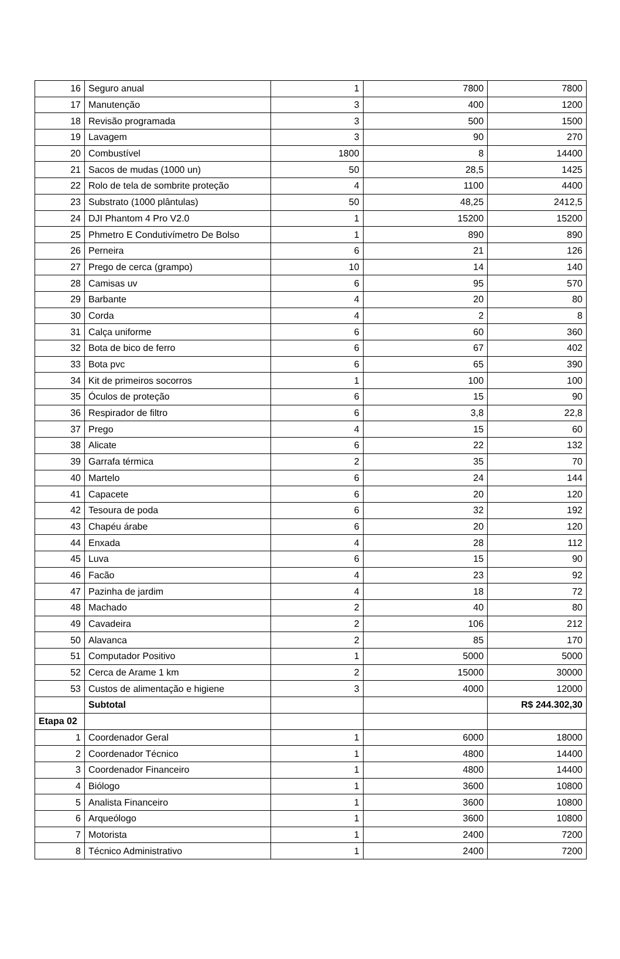| 16 | Seguro anual | 1 | 7800 | 7800 |
| 17 | Manutenção | 3 | 400 | 1200 |
| 18 | Revisão programada | 3 | 500 | 1500 |
| 19 | Lavagem | 3 | 90 | 270 |
| 20 | Combustível | 1800 | 8 | 14400 |
| 21 | Sacos de mudas (1000 un) | 50 | 28,5 | 1425 |
| 22 | Rolo de tela de sombrite proteção | 4 | 1100 | 4400 |
| 23 | Substrato (1000 plântulas) | 50 | 48,25 | 2412,5 |
| 24 | DJI Phantom 4 Pro V2.0 | 1 | 15200 | 15200 |
| 25 | Phmetro E Condutivímetro De Bolso | 1 | 890 | 890 |
| 26 | Perneira | 6 | 21 | 126 |
| 27 | Prego de cerca (grampo) | 10 | 14 | 140 |
| 28 | Camisas uv | 6 | 95 | 570 |
| 29 | Barbante | 4 | 20 | 80 |
| 30 | Corda | 4 | 2 | 8 |
| 31 | Calça uniforme | 6 | 60 | 360 |
| 32 | Bota de bico de ferro | 6 | 67 | 402 |
| 33 | Bota pvc | 6 | 65 | 390 |
| 34 | Kit de primeiros socorros | 1 | 100 | 100 |
| 35 | Óculos de proteção | 6 | 15 | 90 |
| 36 | Respirador de filtro | 6 | 3,8 | 22,8 |
| 37 | Prego | 4 | 15 | 60 |
| 38 | Alicate | 6 | 22 | 132 |
| 39 | Garrafa térmica | 2 | 35 | 70 |
| 40 | Martelo | 6 | 24 | 144 |
| 41 | Capacete | 6 | 20 | 120 |
| 42 | Tesoura de poda | 6 | 32 | 192 |
| 43 | Chapéu árabe | 6 | 20 | 120 |
| 44 | Enxada | 4 | 28 | 112 |
| 45 | Luva | 6 | 15 | 90 |
| 46 | Facão | 4 | 23 | 92 |
| 47 | Pazinha de jardim | 4 | 18 | 72 |
| 48 | Machado | 2 | 40 | 80 |
| 49 | Cavadeira | 2 | 106 | 212 |
| 50 | Alavanca | 2 | 85 | 170 |
| 51 | Computador Positivo | 1 | 5000 | 5000 |
| 52 | Cerca de Arame 1 km | 2 | 15000 | 30000 |
| 53 | Custos de alimentação e higiene | 3 | 4000 | 12000 |
| | Subtotal | | | R$ 244.302,30 |
| Etapa 02 | | | | |
| 1 | Coordenador Geral | 1 | 6000 | 18000 |
| 2 | Coordenador Técnico | 1 | 4800 | 14400 |
| 3 | Coordenador Financeiro | 1 | 4800 | 14400 |
| 4 | Biólogo | 1 | 3600 | 10800 |
| 5 | Analista Financeiro | 1 | 3600 | 10800 |
| 6 | Arqueólogo | 1 | 3600 | 10800 |
| 7 | Motorista | 1 | 2400 | 7200 |
| 8 | Técnico Administrativo | 1 | 2400 | 7200 |